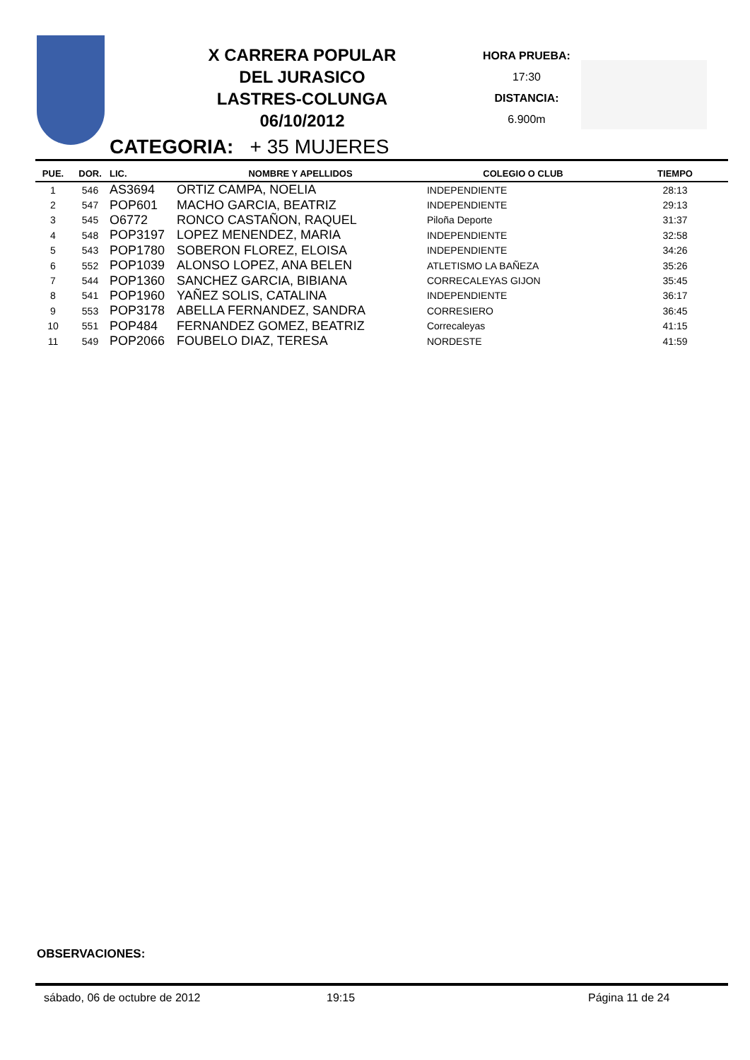X CARRERA POPULAR
DEL JURASICO
LASTRES-COLUNGA
06/10/2012
HORA PRUEBA:
17:30
DISTANCIA:
6.900m
CATEGORIA: + 35 MUJERES
| PUE. | DOR. | LIC. | NOMBRE Y APELLIDOS | COLEGIO O CLUB | TIEMPO |
| --- | --- | --- | --- | --- | --- |
| 1 | 546 | AS3694 | ORTIZ CAMPA, NOELIA | INDEPENDIENTE | 28:13 |
| 2 | 547 | POP601 | MACHO GARCIA, BEATRIZ | INDEPENDIENTE | 29:13 |
| 3 | 545 | O6772 | RONCO CASTAÑON, RAQUEL | Piloña Deporte | 31:37 |
| 4 | 548 | POP3197 | LOPEZ MENENDEZ, MARIA | INDEPENDIENTE | 32:58 |
| 5 | 543 | POP1780 | SOBERON FLOREZ, ELOISA | INDEPENDIENTE | 34:26 |
| 6 | 552 | POP1039 | ALONSO LOPEZ, ANA BELEN | ATLETISMO LA BAÑEZA | 35:26 |
| 7 | 544 | POP1360 | SANCHEZ GARCIA, BIBIANA | CORRECALEYAS GIJON | 35:45 |
| 8 | 541 | POP1960 | YAÑEZ SOLIS, CATALINA | INDEPENDIENTE | 36:17 |
| 9 | 553 | POP3178 | ABELLA FERNANDEZ, SANDRA | CORRESIERO | 36:45 |
| 10 | 551 | POP484 | FERNANDEZ GOMEZ, BEATRIZ | Correcaleyas | 41:15 |
| 11 | 549 | POP2066 | FOUBELO DIAZ, TERESA | NORDESTE | 41:59 |
OBSERVACIONES:
sábado, 06 de octubre de 2012 19:15 Página 11 de 24